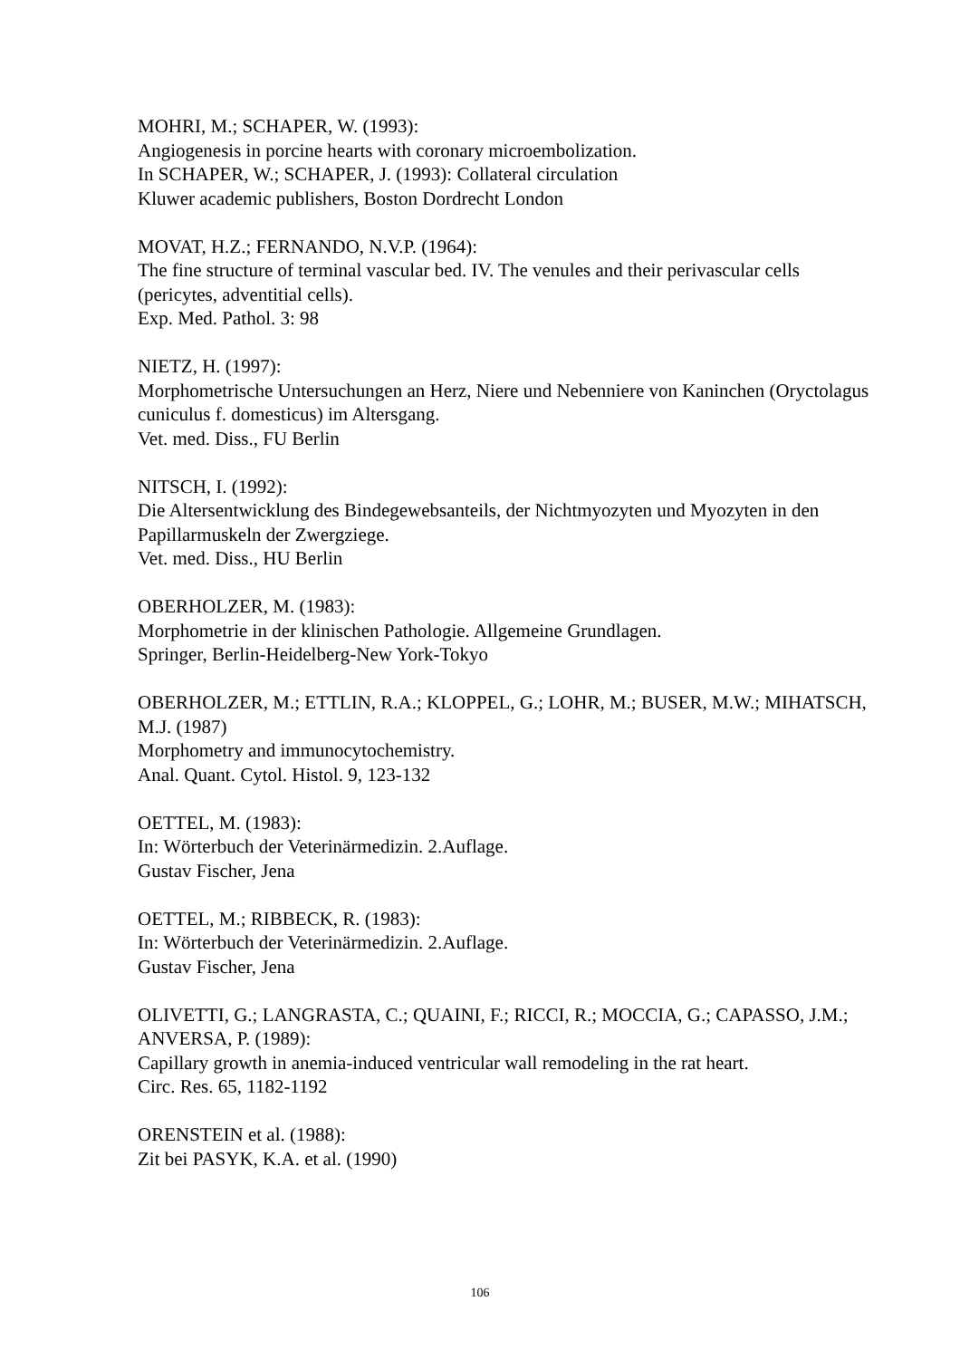MOHRI, M.; SCHAPER, W. (1993):
Angiogenesis in porcine hearts with coronary microembolization.
In SCHAPER, W.; SCHAPER, J. (1993): Collateral circulation
Kluwer academic publishers, Boston Dordrecht London
MOVAT, H.Z.; FERNANDO, N.V.P. (1964):
The fine structure of terminal vascular bed. IV. The venules and their perivascular cells (pericytes, adventitial cells).
Exp. Med. Pathol. 3: 98
NIETZ, H. (1997):
Morphometrische Untersuchungen an Herz, Niere und Nebenniere von Kaninchen (Oryctolagus cuniculus f. domesticus) im Altersgang.
Vet. med. Diss., FU Berlin
NITSCH, I. (1992):
Die Altersentwicklung des Bindegewebsanteils, der Nichtmyozyten und Myozyten in den Papillarmuskeln der Zwergziege.
Vet. med. Diss., HU Berlin
OBERHOLZER, M. (1983):
Morphometrie in der klinischen Pathologie. Allgemeine Grundlagen.
Springer, Berlin-Heidelberg-New York-Tokyo
OBERHOLZER, M.; ETTLIN, R.A.; KLOPPEL, G.; LOHR, M.; BUSER, M.W.; MIHATSCH, M.J. (1987)
Morphometry and immunocytochemistry.
Anal. Quant. Cytol. Histol. 9, 123-132
OETTEL, M. (1983):
In: Wörterbuch der Veterinärmedizin. 2.Auflage.
Gustav Fischer, Jena
OETTEL, M.; RIBBECK, R. (1983):
In: Wörterbuch der Veterinärmedizin. 2.Auflage.
Gustav Fischer, Jena
OLIVETTI, G.; LANGRASTA, C.; QUAINI, F.; RICCI, R.; MOCCIA, G.; CAPASSO, J.M.; ANVERSA, P. (1989):
Capillary growth in anemia-induced ventricular wall remodeling in the rat heart.
Circ. Res. 65, 1182-1192
ORENSTEIN et al. (1988):
Zit bei PASYK, K.A. et al. (1990)
106